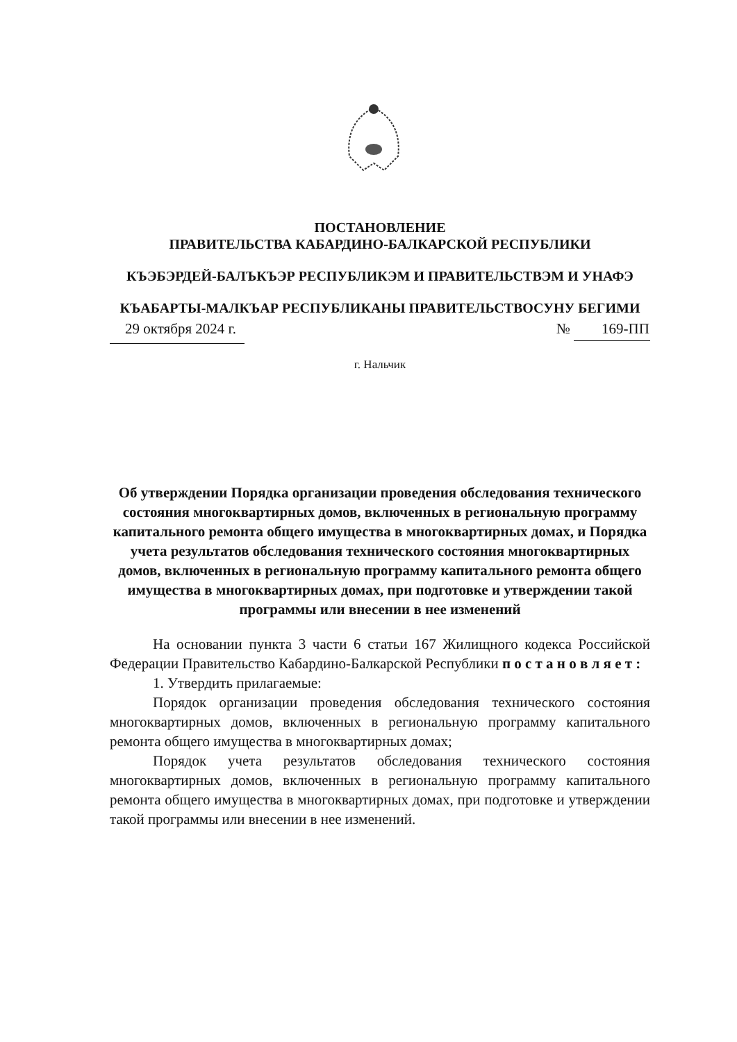ПОСТАНОВЛЕНИЕ
ПРАВИТЕЛЬСТВА КАБАРДИНО-БАЛКАРСКОЙ РЕСПУБЛИКИ
КЪЭБЭРДЕЙ-БАЛЪКЪЭР РЕСПУБЛИКЭМ И ПРАВИТЕЛЬСТВЭМ И УНАФЭ
КЪАБАРТЫ-МАЛКЪАР РЕСПУБЛИКАНЫ ПРАВИТЕЛЬСТВОСУНУ БЕГИМИ
29 октября 2024 г. № 169-ПП
г. Нальчик
Об утверждении Порядка организации проведения обследования технического состояния многоквартирных домов, включенных в региональную программу капитального ремонта общего имущества в многоквартирных домах, и Порядка учета результатов обследования технического состояния многоквартирных домов, включенных в региональную программу капитального ремонта общего имущества в многоквартирных домах, при подготовке и утверждении такой программы или внесении в нее изменений
На основании пункта 3 части 6 статьи 167 Жилищного кодекса Российской Федерации Правительство Кабардино-Балкарской Республики п о с т а н о в л я е т :
1. Утвердить прилагаемые:
Порядок организации проведения обследования технического состояния многоквартирных домов, включенных в региональную программу капитального ремонта общего имущества в многоквартирных домах;
Порядок учета результатов обследования технического состояния многоквартирных домов, включенных в региональную программу капитального ремонта общего имущества в многоквартирных домах, при подготовке и утверждении такой программы или внесении в нее изменений.